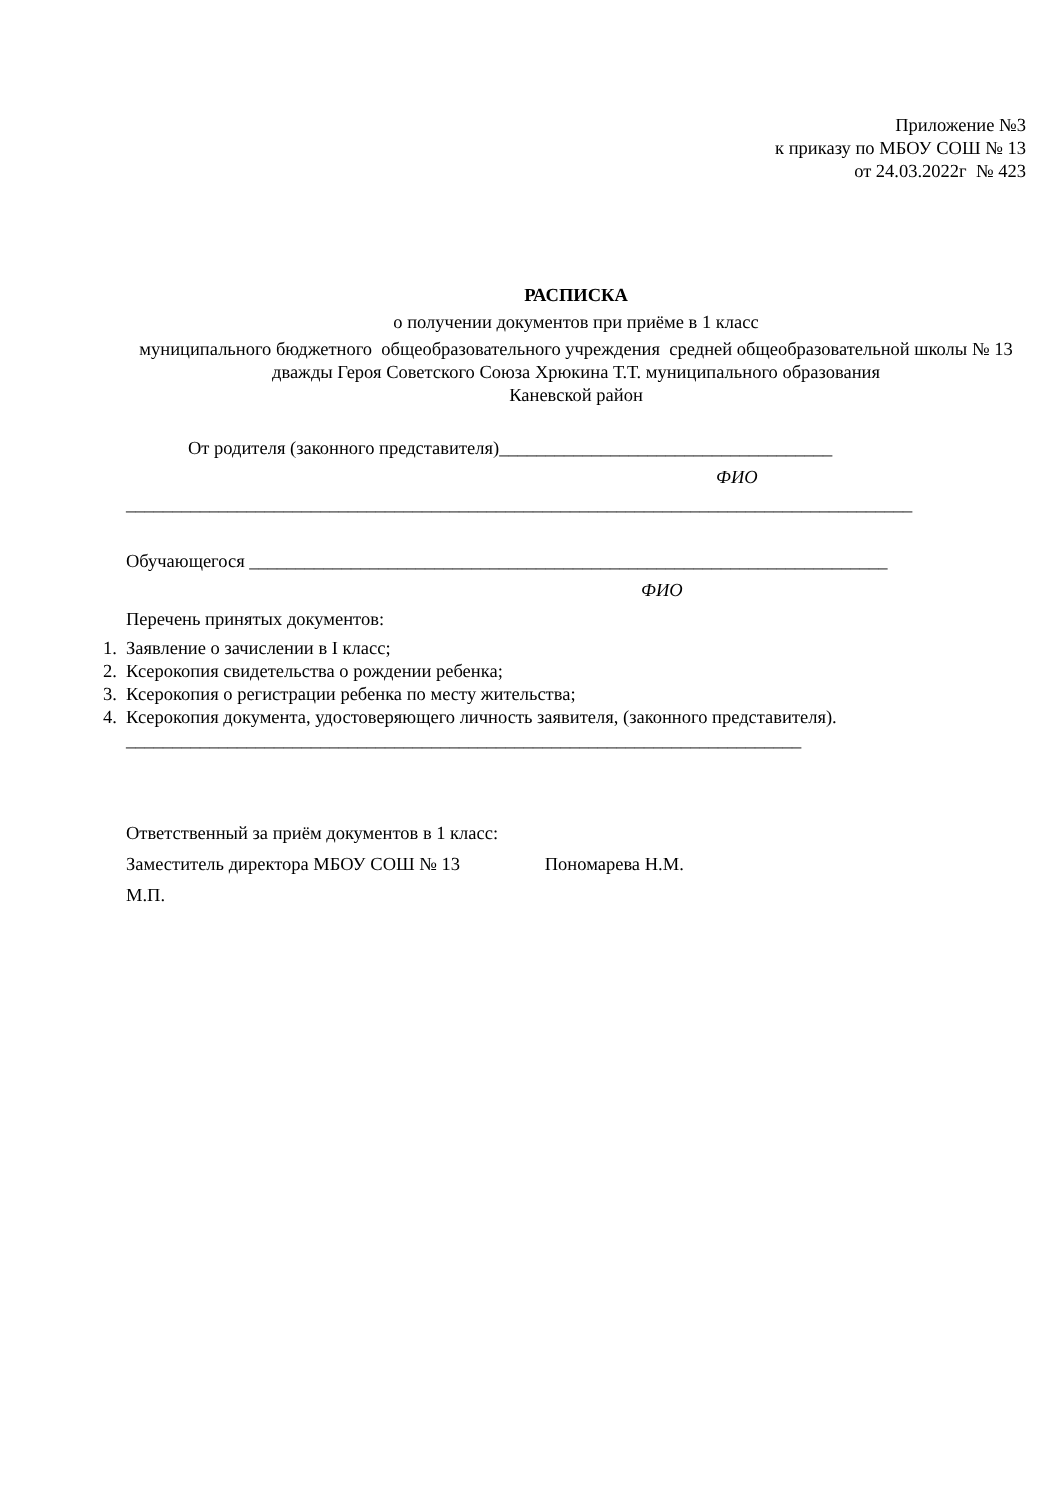Приложение №3
к приказу по МБОУ СОШ № 13
от 24.03.2022г № 423
РАСПИСКА
о получении документов при приёме в 1 класс
муниципального бюджетного общеобразовательного учреждения средней общеобразовательной школы № 13 дважды Героя Советского Союза Хрюкина Т.Т. муниципального образования
Каневской район
От родителя (законного представителя)____________________________________
ФИО
_____________________________________________________________________________________
Обучающегося _____________________________________________________________________
ФИО
Перечень принятых документов:
1. Заявление о зачислении в I класс;
2. Ксерокопия свидетельства о рождении ребенка;
3. Ксерокопия о регистрации ребенка по месту жительства;
4. Ксерокопия документа, удостоверяющего личность заявителя, (законного представителя).
_________________________________________________________________________
Ответственный за приём документов в 1 класс:
Заместитель директора МБОУ СОШ № 13 Пономарева Н.М.
М.П.